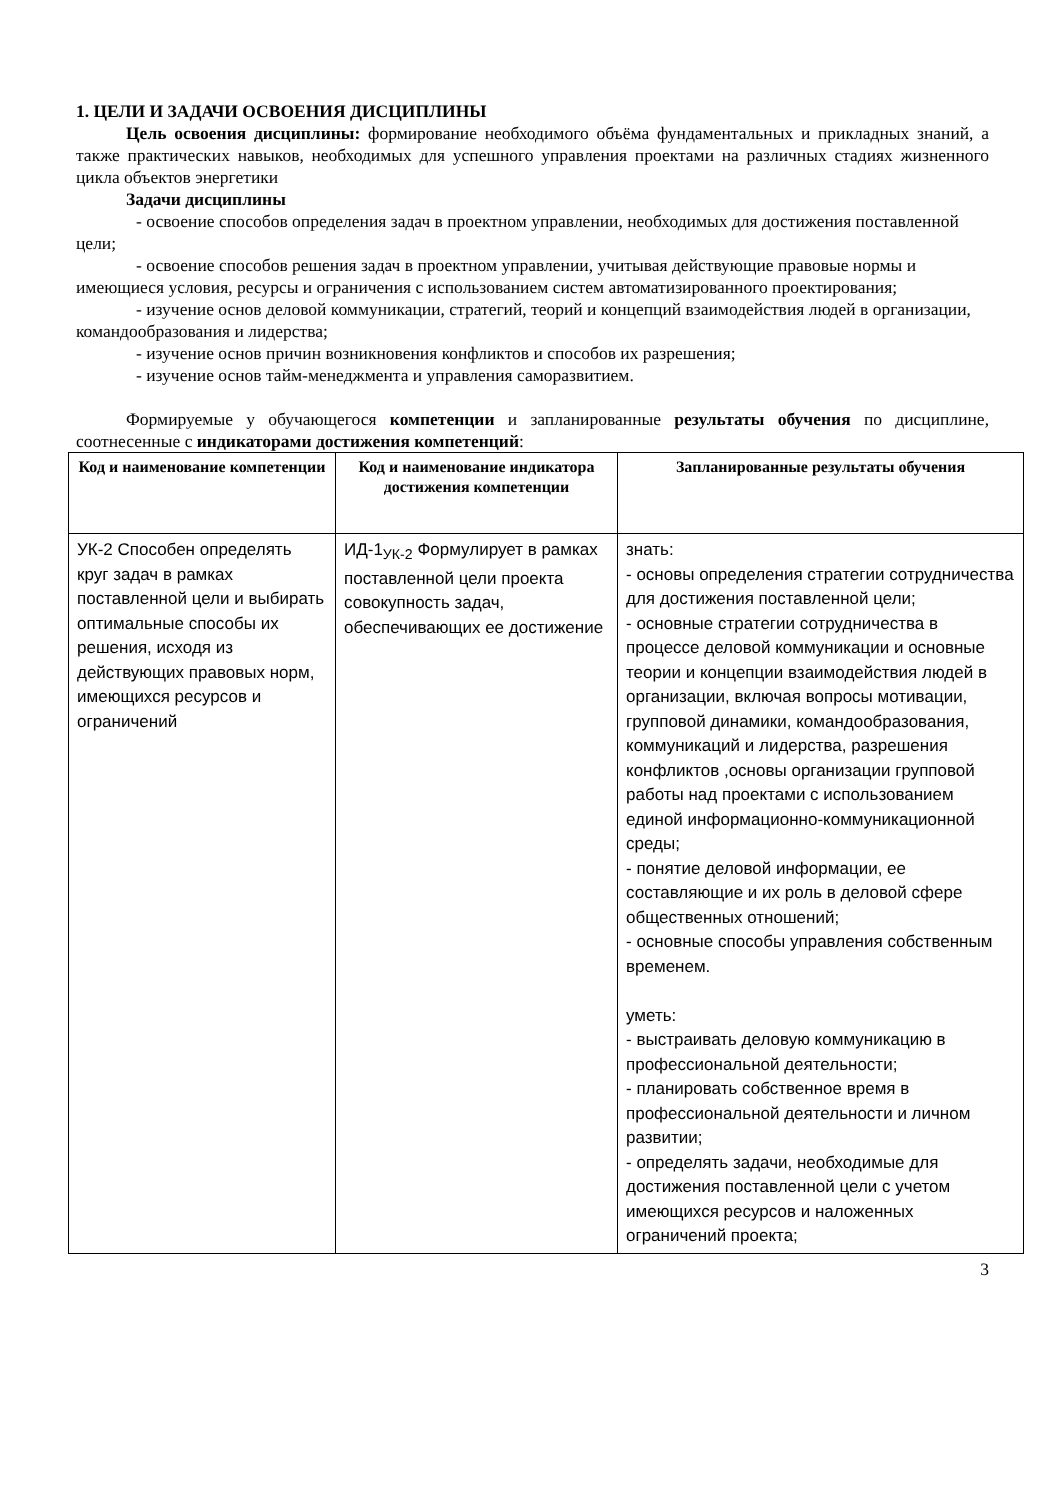1. ЦЕЛИ И ЗАДАЧИ ОСВОЕНИЯ ДИСЦИПЛИНЫ
Цель освоения дисциплины: формирование необходимого объёма фундаментальных и прикладных знаний, а также практических навыков, необходимых для успешного управления проектами на различных стадиях жизненного цикла объектов энергетики
Задачи дисциплины
- освоение способов определения задач в проектном управлении, необходимых для достижения поставленной цели;
- освоение способов решения задач в проектном управлении, учитывая действующие правовые нормы и имеющиеся условия, ресурсы и ограничения с использованием систем автоматизированного проектирования;
- изучение основ деловой коммуникации, стратегий, теорий и концепций взаимодействия людей в организации, командообразования и лидерства;
- изучение основ причин возникновения конфликтов и способов их разрешения;
- изучение основ тайм-менеджмента и управления саморазвитием.
Формируемые у обучающегося компетенции и запланированные результаты обучения по дисциплине, соотнесенные с индикаторами достижения компетенций:
| Код и наименование компетенции | Код и наименование индикатора достижения компетенции | Запланированные результаты обучения |
| --- | --- | --- |
| УК-2 Способен определять круг задач в рамках поставленной цели и выбирать оптимальные способы их решения, исходя из действующих правовых норм, имеющихся ресурсов и ограничений | ИД-1<sub>УК-2</sub> Формулирует в рамках поставленной цели проекта совокупность задач, обеспечивающих ее достижение | знать: - основы определения стратегии сотрудничества для достижения поставленной цели; - основные стратегии сотрудничества в процессе деловой коммуникации и основные теории и концепции взаимодействия людей в организации, включая вопросы мотивации, групповой динамики, командообразования, коммуникаций и лидерства, разрешения конфликтов ,основы организации групповой работы над проектами с использованием единой информационно-коммуникационной среды; - понятие деловой информации, ее составляющие и их роль в деловой сфере общественных отношений; - основные способы управления собственным временем. уметь: - выстраивать деловую коммуникацию в профессиональной деятельности; - планировать собственное время в профессиональной деятельности и личном развитии; - определять задачи, необходимые для достижения поставленной цели с учетом имеющихся ресурсов и наложенных ограничений проекта; |
3